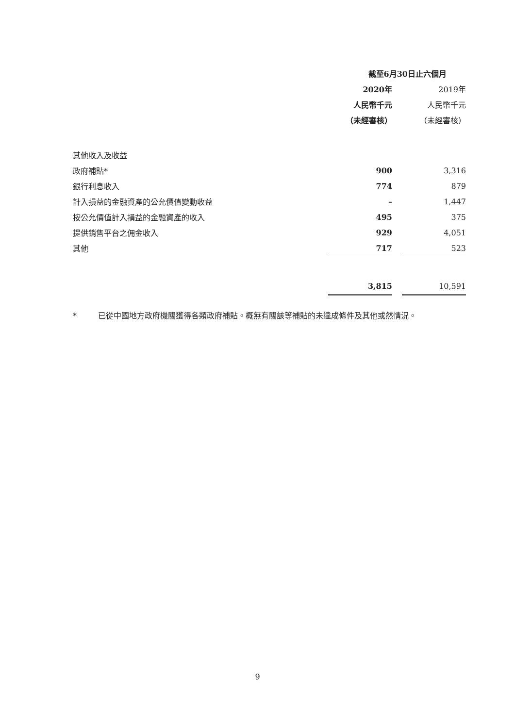| | 截至6月30日止六個月 | | |
| | 2020年 | | 2019年 |
| | 人民幣千元 | | 人民幣千元 |
| | （未經審核） | | （未經審核） |
| 其他收入及收益 | | | |
| 政府補貼* | 900 | | 3,316 |
| 銀行利息收入 | 774 | | 879 |
| 計入損益的金融資產的公允價值變動收益 | – | | 1,447 |
| 按公允價值計入損益的金融資產的收入 | 495 | | 375 |
| 提供銷售平台之佣金收入 | 929 | | 4,051 |
| 其他 | 717 | | 523 |
| | 3,815 | | 10,591 |
* 已從中國地方政府機關獲得各類政府補貼。概無有關該等補貼的未達成條件及其他或然情況。
9